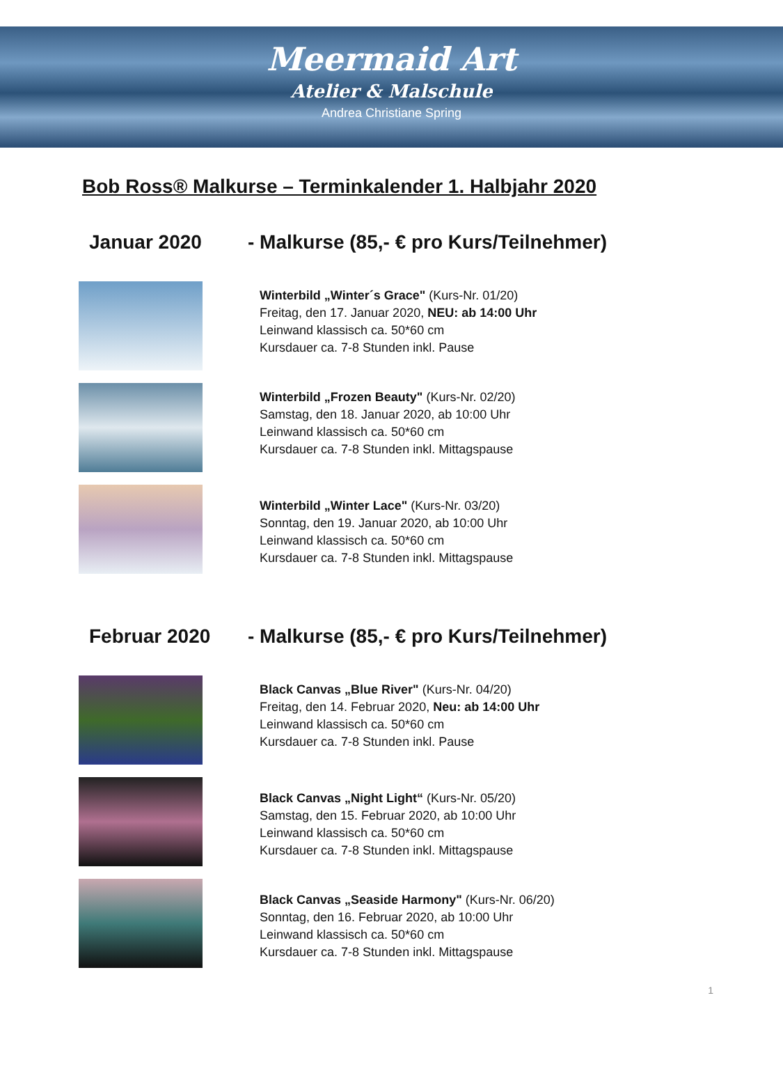Meermaid Art
Atelier & Malschule
Andrea Christiane Spring
Bob Ross® Malkurse – Terminkalender 1. Halbjahr 2020
Januar 2020 - Malkurse (85,- € pro Kurs/Teilnehmer)
Winterbild „Winter´s Grace" (Kurs-Nr. 01/20)
Freitag, den 17. Januar 2020, NEU: ab 14:00 Uhr
Leinwand klassisch ca. 50*60 cm
Kursdauer ca. 7-8 Stunden inkl. Pause
Winterbild „Frozen Beauty" (Kurs-Nr. 02/20)
Samstag, den 18. Januar 2020, ab 10:00 Uhr
Leinwand klassisch ca. 50*60 cm
Kursdauer ca. 7-8 Stunden inkl. Mittagspause
Winterbild „Winter Lace" (Kurs-Nr. 03/20)
Sonntag, den 19. Januar 2020, ab 10:00 Uhr
Leinwand klassisch ca. 50*60 cm
Kursdauer ca. 7-8 Stunden inkl. Mittagspause
Februar 2020 - Malkurse (85,- € pro Kurs/Teilnehmer)
Black Canvas „Blue River" (Kurs-Nr. 04/20)
Freitag, den 14. Februar 2020, Neu: ab 14:00 Uhr
Leinwand klassisch ca. 50*60 cm
Kursdauer ca. 7-8 Stunden inkl. Pause
Black Canvas „Night Light“ (Kurs-Nr. 05/20)
Samstag, den 15. Februar 2020, ab 10:00 Uhr
Leinwand klassisch ca. 50*60 cm
Kursdauer ca. 7-8 Stunden inkl. Mittagspause
Black Canvas „Seaside Harmony" (Kurs-Nr. 06/20)
Sonntag, den 16. Februar 2020, ab 10:00 Uhr
Leinwand klassisch ca. 50*60 cm
Kursdauer ca. 7-8 Stunden inkl. Mittagspause
1